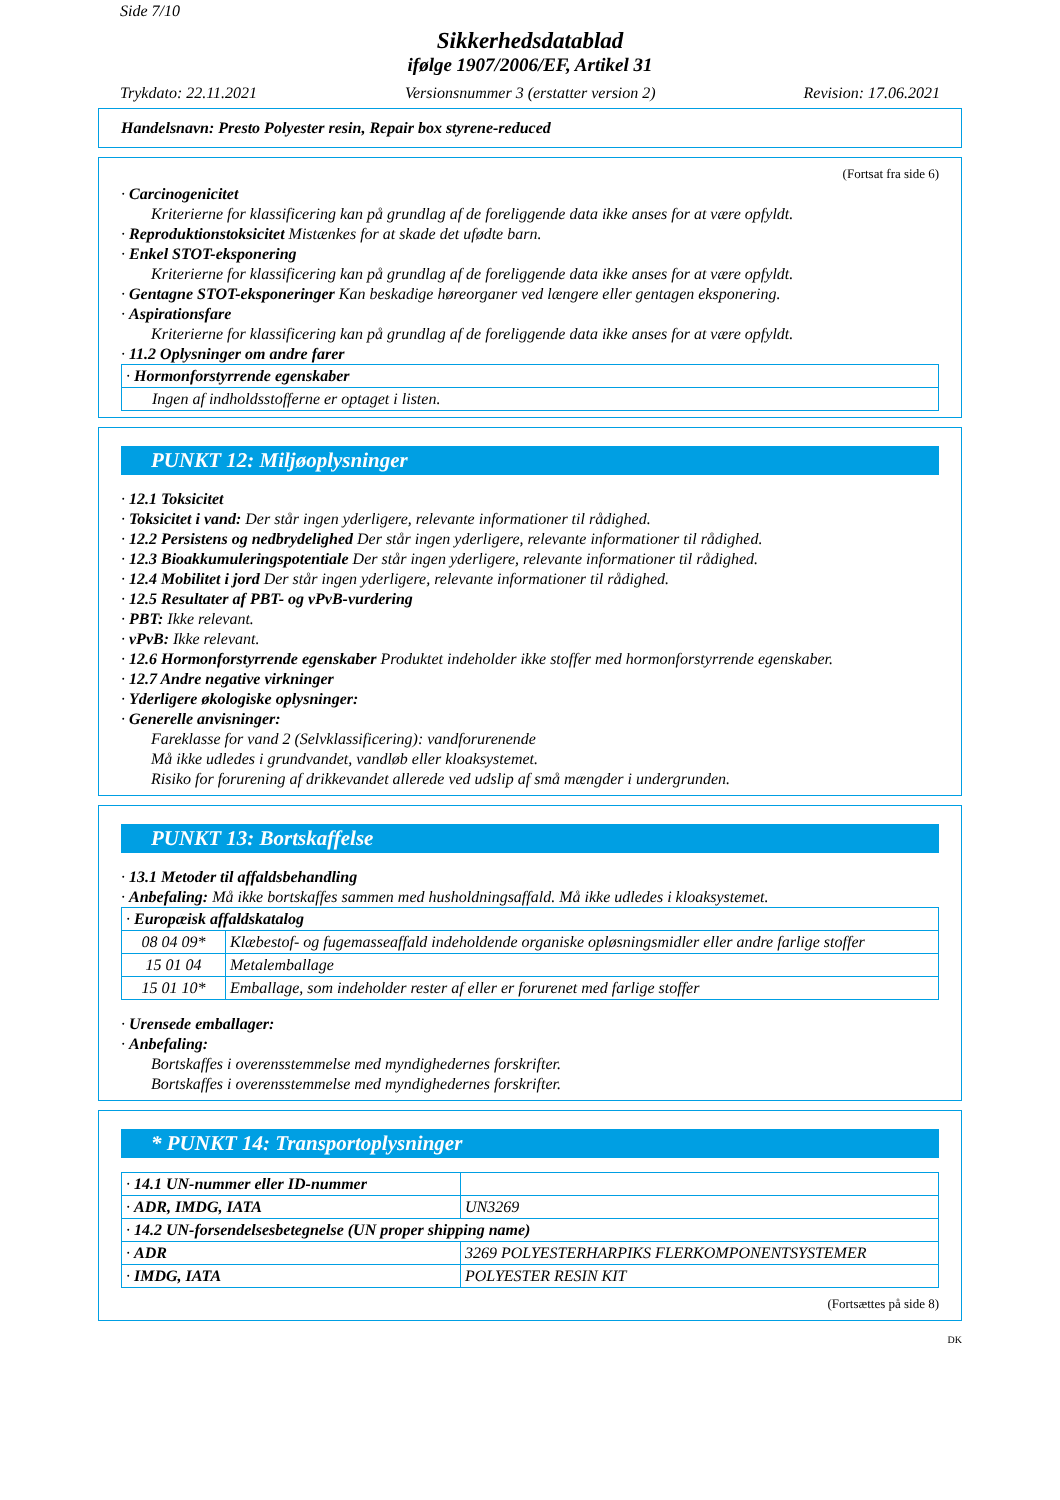Side 7/10
Sikkerhedsdatablad
ifølge 1907/2006/EF, Artikel 31
Trykdato: 22.11.2021 Versionsnummer 3 (erstatter version 2) Revision: 17.06.2021
Handelsnavn: Presto Polyester resin, Repair box styrene-reduced
(Fortsat fra side 6)
· Carcinogenicitet
Kriterierne for klassificering kan på grundlag af de foreliggende data ikke anses for at være opfyldt.
· Reproduktionstoksicitet Mistænkes for at skade det ufødte barn.
· Enkel STOT-eksponering
Kriterierne for klassificering kan på grundlag af de foreliggende data ikke anses for at være opfyldt.
· Gentagne STOT-eksponeringer Kan beskadige høreorganer ved længere eller gentagen eksponering.
· Aspirationsfare
Kriterierne for klassificering kan på grundlag af de foreliggende data ikke anses for at være opfyldt.
· 11.2 Oplysninger om andre farer
| · Hormonforstyrrende egenskaber |
| Ingen af indholdsstofferne er optaget i listen. |
PUNKT 12: Miljøoplysninger
· 12.1 Toksicitet
· Toksicitet i vand: Der står ingen yderligere, relevante informationer til rådighed.
· 12.2 Persistens og nedbrydelighed Der står ingen yderligere, relevante informationer til rådighed.
· 12.3 Bioakkumuleringspotentiale Der står ingen yderligere, relevante informationer til rådighed.
· 12.4 Mobilitet i jord Der står ingen yderligere, relevante informationer til rådighed.
· 12.5 Resultater af PBT- og vPvB-vurdering
· PBT: Ikke relevant.
· vPvB: Ikke relevant.
· 12.6 Hormonforstyrrende egenskaber Produktet indeholder ikke stoffer med hormonforstyrrende egenskaber.
· 12.7 Andre negative virkninger
· Yderligere økologiske oplysninger:
· Generelle anvisninger:
Fareklasse for vand 2 (Selvklassificering): vandforurenende
Må ikke udledes i grundvandet, vandløb eller kloaksystemet.
Risiko for forurening af drikkevandet allerede ved udslip af små mængder i undergrunden.
PUNKT 13: Bortskaffelse
· 13.1 Metoder til affaldsbehandling
· Anbefaling: Må ikke bortskaffes sammen med husholdningsaffald. Må ikke udledes i kloaksystemet.
| · Europæisk affaldskatalog | |
| 08 04 09* | Klæbestof- og fugemasseaffald indeholdende organiske opløsningsmidler eller andre farlige stoffer |
| 15 01 04 | Metalemballage |
| 15 01 10* | Emballage, som indeholder rester af eller er forurenet med farlige stoffer |
· Urensede emballager:
· Anbefaling:
Bortskaffes i overensstemmelse med myndighedernes forskrifter.
Bortskaffes i overensstemmelse med myndighedernes forskrifter.
* PUNKT 14: Transportoplysninger
| · 14.1 UN-nummer eller ID-nummer | |
| · ADR, IMDG, IATA | UN3269 |
| · 14.2 UN-forsendelsesbetegnelse (UN proper shipping name) | |
| · ADR | 3269 POLYESTERHARPIKS FLERKOMPONENTSYSTEMER |
| · IMDG, IATA | POLYESTER RESIN KIT |
(Fortsættes på side 8)
DK